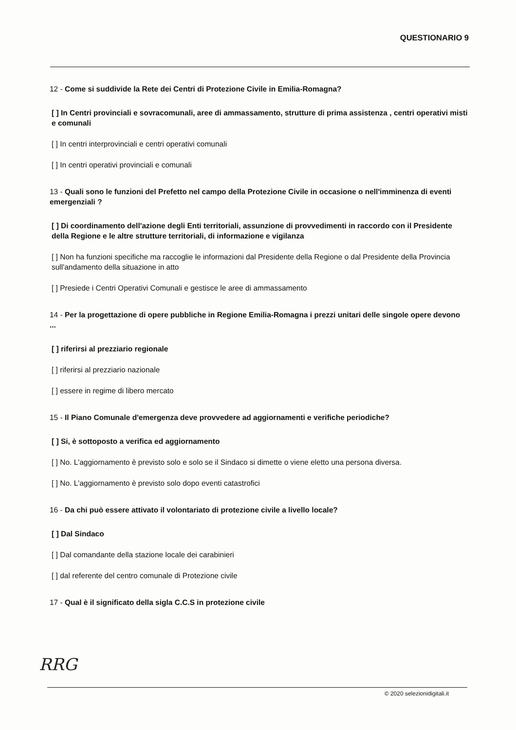QUESTIONARIO 9
12 - Come si suddivide la Rete dei Centri di Protezione Civile in Emilia-Romagna?
[ ] In Centri provinciali e sovracomunali, aree di ammassamento, strutture di prima assistenza , centri operativi misti e comunali
[ ] In centri interprovinciali e centri operativi comunali
[ ] In centri operativi provinciali e comunali
13 - Quali sono le funzioni del Prefetto nel campo della Protezione Civile in occasione o nell'imminenza di eventi emergenziali ?
[ ] Di coordinamento dell'azione degli Enti territoriali, assunzione di provvedimenti in raccordo con il Presidente della Regione e le altre strutture territoriali, di informazione e vigilanza
[ ] Non ha funzioni specifiche ma raccoglie le informazioni dal Presidente della Regione o dal Presidente della Provincia sull'andamento della situazione in atto
[ ] Presiede i Centri Operativi Comunali e gestisce le aree di ammassamento
14 - Per la progettazione di opere pubbliche in Regione Emilia-Romagna i prezzi unitari delle singole opere devono ...
[ ] riferirsi al prezziario regionale
[ ] riferirsi al prezziario nazionale
[ ] essere in regime di libero mercato
15 - Il Piano Comunale d'emergenza deve provvedere ad aggiornamenti e verifiche periodiche?
[ ] Si, è sottoposto a verifica ed aggiornamento
[ ] No. L'aggiornamento è previsto solo e solo se il Sindaco si dimette o viene eletto una persona diversa.
[ ] No. L'aggiornamento è previsto solo dopo eventi catastrofici
16 - Da chi può essere attivato il volontariato di protezione civile a livello locale?
[ ] Dal Sindaco
[ ] Dal comandante della stazione locale dei carabinieri
[ ] dal referente del centro comunale di Protezione civile
17 - Qual è il significato della sigla C.C.S in protezione civile
RRG
© 2020 selezionidigitali.it